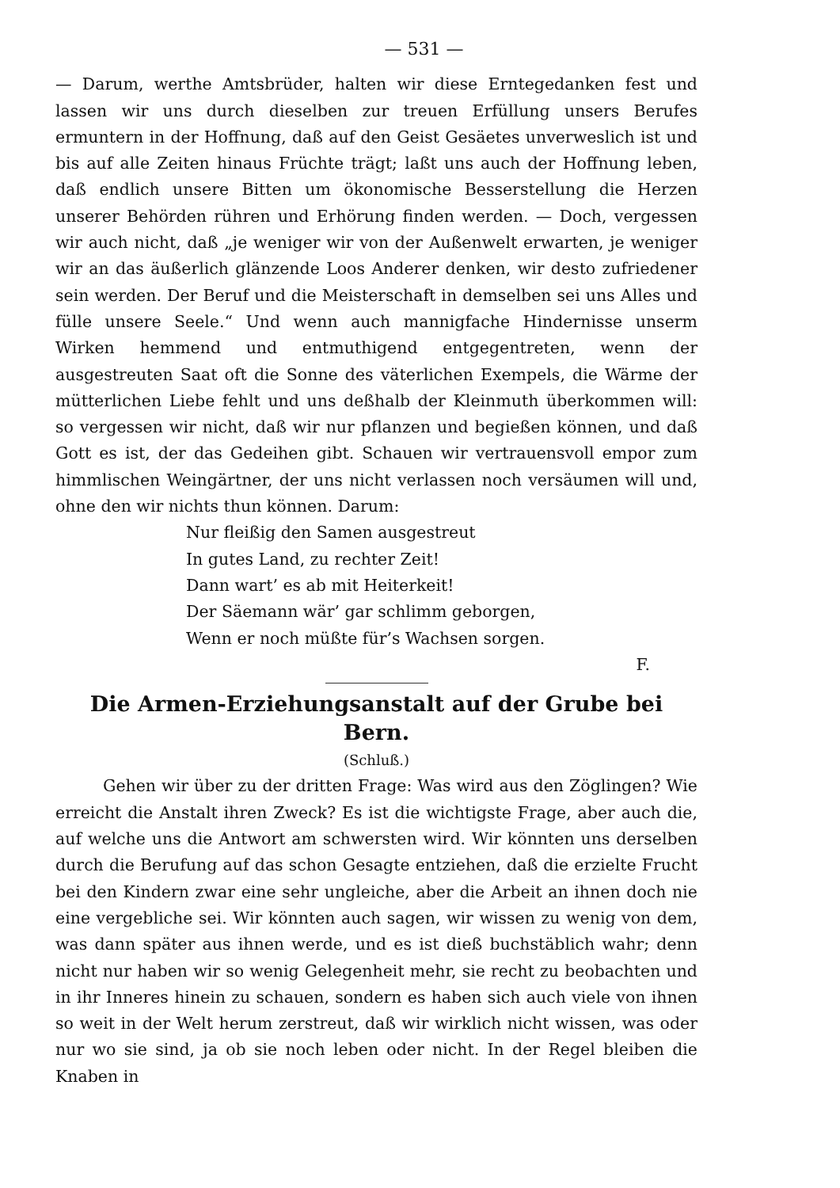— 531 —
— Darum, werthe Amtsbrüder, halten wir diese Erntegedanken fest und lassen wir uns durch dieselben zur treuen Erfüllung unsers Berufes ermuntern in der Hoffnung, daß auf den Geist Gesäetes unverweslich ist und bis auf alle Zeiten hinaus Früchte trägt; laßt uns auch der Hoffnung leben, daß endlich unsere Bitten um ökonomische Besserstellung die Herzen unserer Behörden rühren und Erhörung finden werden. — Doch, vergessen wir auch nicht, daß „je weniger wir von der Außenwelt erwarten, je weniger wir an das äußerlich glänzende Loos Anderer denken, wir desto zufriedener sein werden. Der Beruf und die Meisterschaft in demselben sei uns Alles und fülle unsere Seele.“ Und wenn auch mannigfache Hindernisse unserm Wirken hemmend und entmuthigend entgegentreten, wenn der ausgestreuten Saat oft die Sonne des väterlichen Exempels, die Wärme der mütterlichen Liebe fehlt und uns deßhalb der Kleinmuth überkommen will: so vergessen wir nicht, daß wir nur pflanzen und begießen können, und daß Gott es ist, der das Gedeihen gibt. Schauen wir vertrauensvoll empor zum himmlischen Weingärtner, der uns nicht verlassen noch versäumen will und, ohne den wir nichts thun können. Darum:
Nur fleißig den Samen ausgestreut
In gutes Land, zu rechter Zeit!
Dann wart’ es ab mit Heiterkeit!
Der Säemann wär’ gar schlimm geborgen,
Wenn er noch müßte für’s Wachsen sorgen.
F.
Die Armen-Erziehungsanstalt auf der Grube bei Bern.
(Schluß.)
Gehen wir über zu der dritten Frage: Was wird aus den Zöglingen? Wie erreicht die Anstalt ihren Zweck? Es ist die wichtigste Frage, aber auch die, auf welche uns die Antwort am schwersten wird. Wir könnten uns derselben durch die Berufung auf das schon Gesagte entziehen, daß die erzielte Frucht bei den Kindern zwar eine sehr ungleiche, aber die Arbeit an ihnen doch nie eine vergebliche sei. Wir könnten auch sagen, wir wissen zu wenig von dem, was dann später aus ihnen werde, und es ist dieß buchstäblich wahr; denn nicht nur haben wir so wenig Gelegenheit mehr, sie recht zu beobachten und in ihr Inneres hinein zu schauen, sondern es haben sich auch viele von ihnen so weit in der Welt herum zerstreut, daß wir wirklich nicht wissen, was oder nur wo sie sind, ja ob sie noch leben oder nicht. In der Regel bleiben die Knaben in